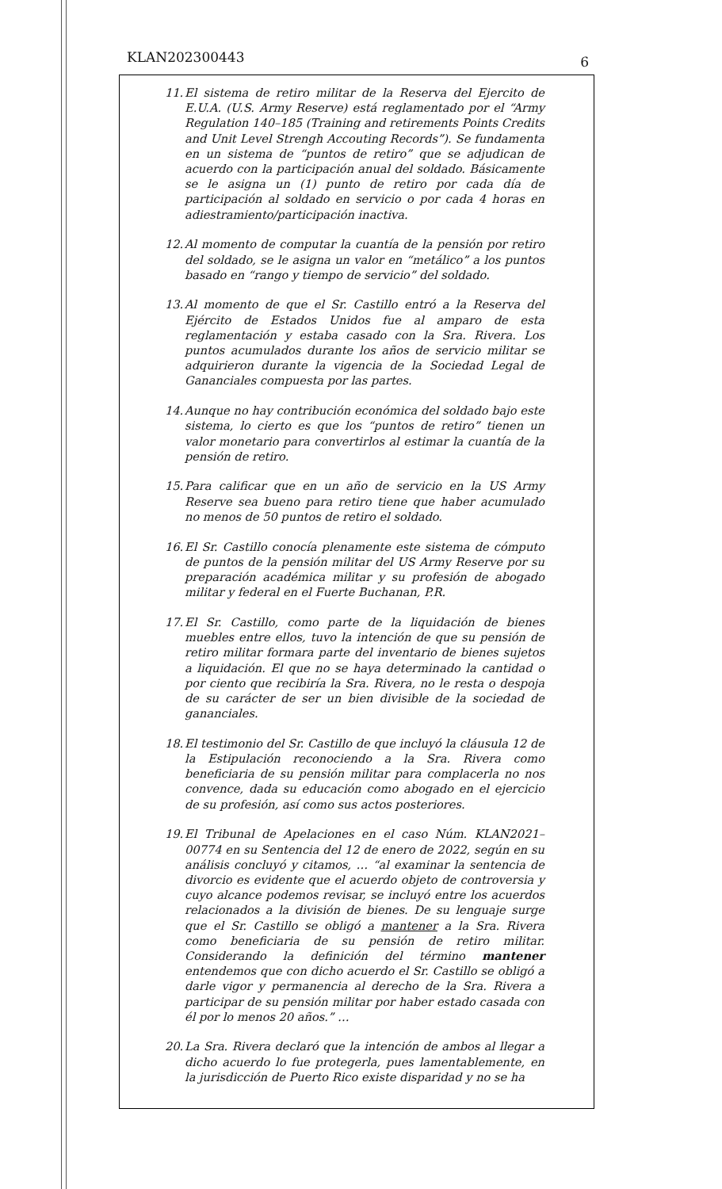KLAN202300443 6
11. El sistema de retiro militar de la Reserva del Ejercito de E.U.A. (U.S. Army Reserve) está reglamentado por el “Army Regulation 140–185 (Training and retirements Points Credits and Unit Level Strengh Accouting Records”). Se fundamenta en un sistema de “puntos de retiro” que se adjudican de acuerdo con la participación anual del soldado. Básicamente se le asigna un (1) punto de retiro por cada día de participación al soldado en servicio o por cada 4 horas en adiestramiento/participación inactiva.
12. Al momento de computar la cuantía de la pensión por retiro del soldado, se le asigna un valor en “metálico” a los puntos basado en “rango y tiempo de servicio” del soldado.
13. Al momento de que el Sr. Castillo entró a la Reserva del Ejército de Estados Unidos fue al amparo de esta reglamentación y estaba casado con la Sra. Rivera. Los puntos acumulados durante los años de servicio militar se adquirieron durante la vigencia de la Sociedad Legal de Gananciales compuesta por las partes.
14. Aunque no hay contribución económica del soldado bajo este sistema, lo cierto es que los “puntos de retiro” tienen un valor monetario para convertirlos al estimar la cuantía de la pensión de retiro.
15. Para calificar que en un año de servicio en la US Army Reserve sea bueno para retiro tiene que haber acumulado no menos de 50 puntos de retiro el soldado.
16. El Sr. Castillo conocía plenamente este sistema de cómputo de puntos de la pensión militar del US Army Reserve por su preparación académica militar y su profesión de abogado militar y federal en el Fuerte Buchanan, P.R.
17. El Sr. Castillo, como parte de la liquidación de bienes muebles entre ellos, tuvo la intención de que su pensión de retiro militar formara parte del inventario de bienes sujetos a liquidación. El que no se haya determinado la cantidad o por ciento que recibiría la Sra. Rivera, no le resta o despoja de su carácter de ser un bien divisible de la sociedad de gananciales.
18. El testimonio del Sr. Castillo de que incluyó la cláusula 12 de la Estipulación reconociendo a la Sra. Rivera como beneficiaria de su pensión militar para complacerla no nos convence, dada su educación como abogado en el ejercicio de su profesión, así como sus actos posteriores.
19. El Tribunal de Apelaciones en el caso Núm. KLAN2021–00774 en su Sentencia del 12 de enero de 2022, según en su análisis concluyó y citamos, … “al examinar la sentencia de divorcio es evidente que el acuerdo objeto de controversia y cuyo alcance podemos revisar, se incluyó entre los acuerdos relacionados a la división de bienes. De su lenguaje surge que el Sr. Castillo se obligó a mantener a la Sra. Rivera como beneficiaria de su pensión de retiro militar. Considerando la definición del término mantener entendemos que con dicho acuerdo el Sr. Castillo se obligó a darle vigor y permanencia al derecho de la Sra. Rivera a participar de su pensión militar por haber estado casada con él por lo menos 20 años.” …
20. La Sra. Rivera declaró que la intención de ambos al llegar a dicho acuerdo lo fue protegerla, pues lamentablemente, en la jurisdicción de Puerto Rico existe disparidad y no se ha